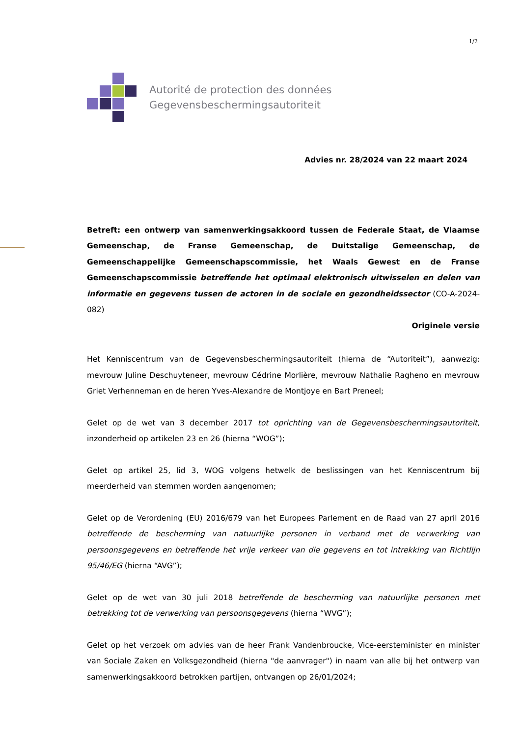1/2
Autorité de protection des données
Gegevensbeschermingsautoriteit
Advies nr. 28/2024 van 22 maart 2024
Betreft: een ontwerp van samenwerkingsakkoord tussen de Federale Staat, de Vlaamse Gemeenschap, de Franse Gemeenschap, de Duitstalige Gemeenschap, de Gemeenschappelijke Gemeenschapscommissie, het Waals Gewest en de Franse Gemeenschapscommissie betreffende het optimaal elektronisch uitwisselen en delen van informatie en gegevens tussen de actoren in de sociale en gezondheidssector (CO-A-2024-082)
Originele versie
Het Kenniscentrum van de Gegevensbeschermingsautoriteit (hierna de “Autoriteit”), aanwezig: mevrouw Juline Deschuyteneer, mevrouw Cédrine Morlière, mevrouw Nathalie Ragheno en mevrouw Griet Verhenneman en de heren Yves-Alexandre de Montjoye en Bart Preneel;
Gelet op de wet van 3 december 2017 tot oprichting van de Gegevensbeschermingsautoriteit, inzonderheid op artikelen 23 en 26 (hierna “WOG”);
Gelet op artikel 25, lid 3, WOG volgens hetwelk de beslissingen van het Kenniscentrum bij meerderheid van stemmen worden aangenomen;
Gelet op de Verordening (EU) 2016/679 van het Europees Parlement en de Raad van 27 april 2016 betreffende de bescherming van natuurlijke personen in verband met de verwerking van persoonsgegevens en betreffende het vrije verkeer van die gegevens en tot intrekking van Richtlijn 95/46/EG (hierna “AVG”);
Gelet op de wet van 30 juli 2018 betreffende de bescherming van natuurlijke personen met betrekking tot de verwerking van persoonsgegevens (hierna “WVG”);
Gelet op het verzoek om advies van de heer Frank Vandenbroucke, Vice-eersteminister en minister van Sociale Zaken en Volksgezondheid (hierna "de aanvrager") in naam van alle bij het ontwerp van samenwerkingsakkoord betrokken partijen, ontvangen op 26/01/2024;